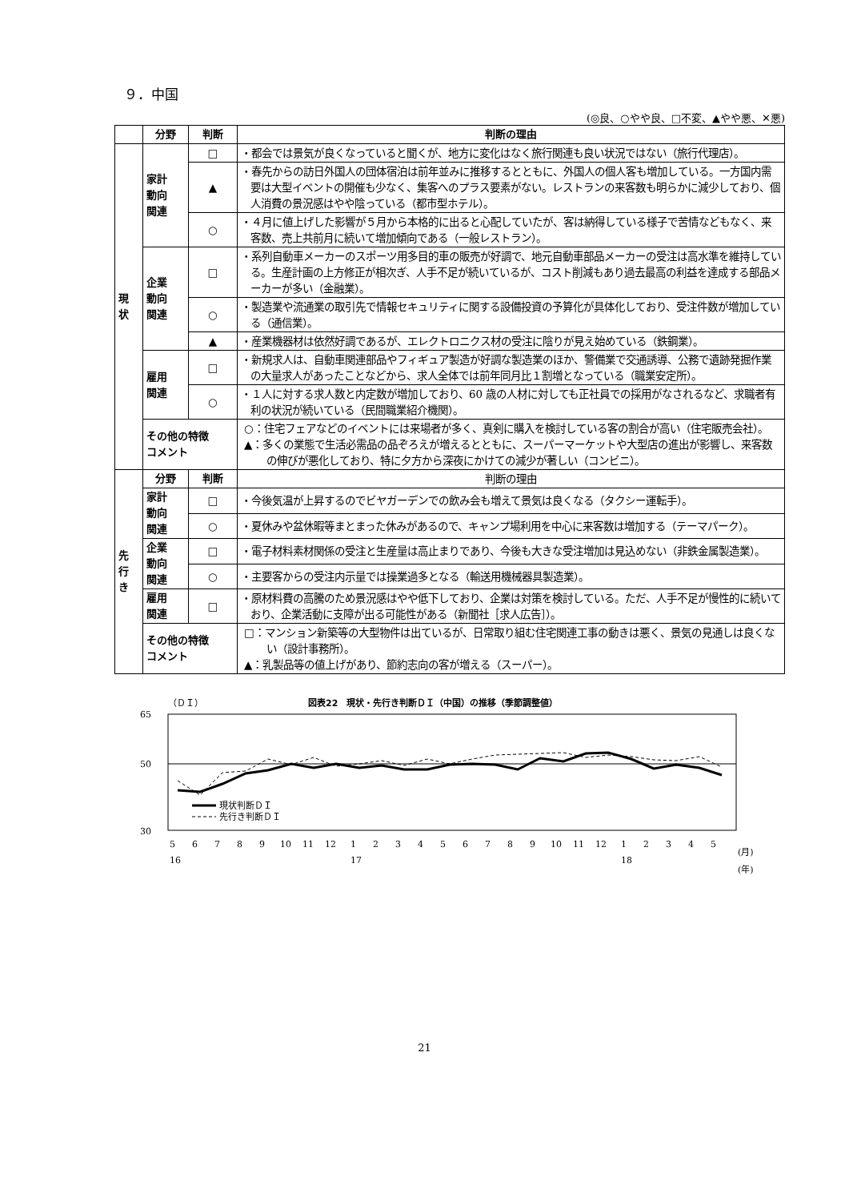９．中国
(◎良、○やや良、□不変、▲やや悪、✕悪)
| | 分野 | 判断 | 判断の理由 |
| --- | --- | --- | --- |
| 現 状 | 家計 動向 関連 | □ | ・都会では景気が良くなっていると聞くが、地方に変化はなく旅行関連も良い状況ではない（旅行代理店）。 |
| | | ▲ | ・春先からの訪日外国人の団体宿泊は前年並みに推移するとともに、外国人の個人客も増加している。一方国内需要は大型イベントの開催も少なく、集客へのプラス要素がない。レストランの来客数も明らかに減少しており、個人消費の景況感はやや陰っている（都市型ホテル）。 |
| | | ○ | ・４月に値上げした影響が５月から本格的に出ると心配していたが、客は納得している様子で苦情などもなく、来客数、売上共前月に続いて増加傾向である（一般レストラン）。 |
| | 企業 動向 関連 | □ | ・系列自動車メーカーのスポーツ用多目的車の販売が好調で、地元自動車部品メーカーの受注は高水準を維持している。生産計画の上方修正が相次ぎ、人手不足が続いているが、コスト削減もあり過去最高の利益を達成する部品メーカーが多い（金融業）。 |
| | | ○ | ・製造業や流通業の取引先で情報セキュリティに関する設備投資の予算化が具体化しており、受注件数が増加している（通信業）。 |
| | | ▲ | ・産業機器材は依然好調であるが、エレクトロニクス材の受注に陰りが見え始めている（鉄鋼業）。 |
| | 雇用 関連 | □ | ・新規求人は、自動車関連部品やフィギュア製造が好調な製造業のほか、警備業で交通誘導、公務で遺跡発掘作業の大量求人があったことなどから、求人全体では前年同月比１割増となっている（職業安定所）。 |
| | | ○ | ・１人に対する求人数と内定数が増加しており、60 歳の人材に対しても正社員での採用がなされるなど、求職者有利の状況が続いている（民間職業紹介機関）。 |
| | その他の特徴 コメント | | ○：住宅フェアなどのイベントには来場者が多く、真剣に購入を検討している客の割合が高い（住宅販売会社）。 ▲：多くの業態で生活必需品の品ぞろえが増えるとともに、スーパーマーケットや大型店の進出が影響し、来客数の伸びが悪化しており、特に夕方から深夜にかけての減少が著しい（コンビニ）。 |
| 先 行 き | 分野 | 判断 | 判断の理由 |
| | 家計 動向 関連 | □ | ・今後気温が上昇するのでビヤガーデンでの飲み会も増えて景気は良くなる（タクシー運転手）。 |
| | | ○ | ・夏休みや盆休暇等まとまった休みがあるので、キャンプ場利用を中心に来客数は増加する（テーマパーク）。 |
| | 企業 動向 関連 | □ | ・電子材料素材関係の受注と生産量は高止まりであり、今後も大きな受注増加は見込めない（非鉄金属製造業）。 |
| | | ○ | ・主要客からの受注内示量では操業過多となる（輸送用機械器具製造業）。 |
| | 雇用 関連 | □ | ・原材料費の高騰のため景況感はやや低下しており、企業は対策を検討している。ただ、人手不足が慢性的に続いており、企業活動に支障が出る可能性がある（新聞社［求人広告］）。 |
| | その他の特徴 コメント | | □：マンション新築等の大型物件は出ているが、日常取り組む住宅関連工事の動きは悪く、景気の見通しは良くない（設計事務所）。 ▲：乳製品等の値上げがあり、節約志向の客が増える（スーパー）。 |
（ＤＩ）
図表22　現状・先行き判断ＤＩ（中国）の推移（季節調整値）
65
50
30
現状判断ＤＩ
先行き判断ＤＩ
5
6
7
8
9
10
11
12
1
2
3
4
5
6
7
8
9
10
11
12
1
2
3
4
5
(月)
16
17
18
(年)
21